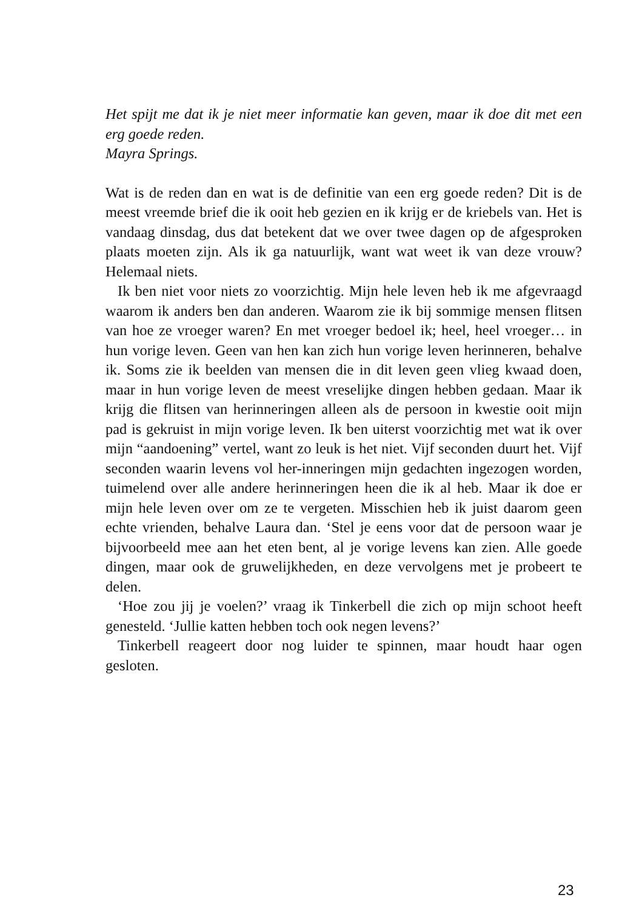Het spijt me dat ik je niet meer informatie kan geven, maar ik doe dit met een erg goede reden.
Mayra Springs.
Wat is de reden dan en wat is de definitie van een erg goede reden? Dit is de meest vreemde brief die ik ooit heb gezien en ik krijg er de kriebels van. Het is vandaag dinsdag, dus dat betekent dat we over twee dagen op de afgesproken plaats moeten zijn. Als ik ga natuurlijk, want wat weet ik van deze vrouw? Helemaal niets.
Ik ben niet voor niets zo voorzichtig. Mijn hele leven heb ik me afgevraagd waarom ik anders ben dan anderen. Waarom zie ik bij sommige mensen flitsen van hoe ze vroeger waren? En met vroeger bedoel ik; heel, heel vroeger… in hun vorige leven. Geen van hen kan zich hun vorige leven herinneren, behalve ik. Soms zie ik beelden van mensen die in dit leven geen vlieg kwaad doen, maar in hun vorige leven de meest vreselijke dingen hebben gedaan. Maar ik krijg die flitsen van herinneringen alleen als de persoon in kwestie ooit mijn pad is gekruist in mijn vorige leven. Ik ben uiterst voorzichtig met wat ik over mijn “aandoening” vertel, want zo leuk is het niet. Vijf seconden duurt het. Vijf seconden waarin levens vol her-inneringen mijn gedachten ingezogen worden, tuimelend over alle andere herinneringen heen die ik al heb. Maar ik doe er mijn hele leven over om ze te vergeten. Misschien heb ik juist daarom geen echte vrienden, behalve Laura dan. ‘Stel je eens voor dat de persoon waar je bijvoorbeeld mee aan het eten bent, al je vorige levens kan zien. Alle goede dingen, maar ook de gruwelijkheden, en deze vervolgens met je probeert te delen.
‘Hoe zou jij je voelen?’ vraag ik Tinkerbell die zich op mijn schoot heeft genesteld. ‘Jullie katten hebben toch ook negen levens?’
Tinkerbell reageert door nog luider te spinnen, maar houdt haar ogen gesloten.
23